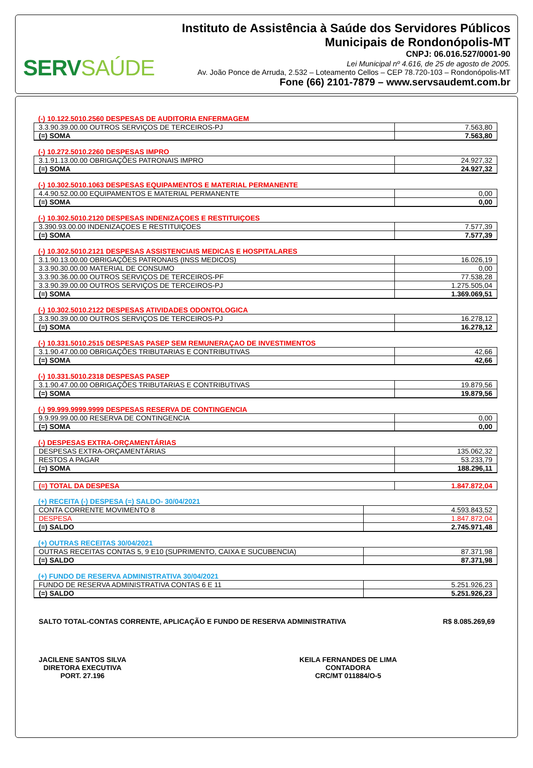SERVSAÚDE
Instituto de Assistência à Saúde dos Servidores Públicos
Municipais de Rondonópolis-MT
CNPJ: 06.016.527/0001-90
Lei Municipal nº 4.616, de 25 de agosto de 2005.
Av. João Ponce de Arruda, 2.532 – Loteamento Cellos – CEP 78.720-103 – Rondonópolis-MT
Fone (66) 2101-7879 – www.servsaudemt.com.br
(-) 10.122.5010.2560 DESPESAS DE AUDITORIA ENFERMAGEM
| 3.3.90.39.00.00 OUTROS SERVIÇOS DE TERCEIROS-PJ | 7.563,80 |
| (=) SOMA | 7.563,80 |
(-) 10.272.5010.2260 DESPESAS IMPRO
| 3.1.91.13.00.00 OBRIGAÇÕES PATRONAIS IMPRO | 24.927,32 |
| (=) SOMA | 24.927,32 |
(-) 10.302.5010.1063 DESPESAS EQUIPAMENTOS E MATERIAL PERMANENTE
| 4.4.90.52.00.00 EQUIPAMENTOS E MATERIAL PERMANENTE | 0,00 |
| (=) SOMA | 0,00 |
(-) 10.302.5010.2120 DESPESAS INDENIZAÇOES E RESTITUIÇOES
| 3.390.93.00.00 INDENIZAÇOES E RESTITUIÇOES | 7.577,39 |
| (=) SOMA | 7.577,39 |
(-) 10.302.5010.2121 DESPESAS ASSISTENCIAIS MEDICAS E HOSPITALARES
| 3.1.90.13.00.00 OBRIGAÇÕES PATRONAIS (INSS MEDICOS) | 16.026,19 |
| 3.3.90.30.00.00 MATERIAL DE CONSUMO | 0,00 |
| 3.3.90.36.00.00 OUTROS SERVIÇOS DE TERCEIROS-PF | 77.538,28 |
| 3.3.90.39.00.00 OUTROS SERVIÇOS DE TERCEIROS-PJ | 1.275.505,04 |
| (=) SOMA | 1.369.069,51 |
(-) 10.302.5010.2122 DESPESAS ATIVIDADES ODONTOLOGICA
| 3.3.90.39.00.00 OUTROS SERVIÇOS DE TERCEIROS-PJ | 16.278,12 |
| (=) SOMA | 16.278,12 |
(-) 10.331.5010.2515 DESPESAS PASEP SEM REMUNERAÇAO DE INVESTIMENTOS
| 3.1.90.47.00.00 OBRIGAÇÕES TRIBUTARIAS E CONTRIBUTIVAS | 42,66 |
| (=) SOMA | 42,66 |
(-) 10.331.5010.2318 DESPESAS PASEP
| 3.1.90.47.00.00 OBRIGAÇÕES TRIBUTARIAS E CONTRIBUTIVAS | 19.879,56 |
| (=) SOMA | 19.879,56 |
(-) 99.999.9999.9999 DESPESAS RESERVA DE CONTINGENCIA
| 9.9.99.99.00.00 RESERVA DE CONTINGENCIA | 0,00 |
| (=) SOMA | 0,00 |
(-) DESPESAS EXTRA-ORÇAMENTÁRIAS
| DESPESAS EXTRA-ORÇAMENTÁRIAS | 135.062,32 |
| RESTOS A PAGAR | 53.233,79 |
| (=) SOMA | 188.296,11 |
| (=) TOTAL DA DESPESA | 1.847.872,04 |
(+) RECEITA (-) DESPESA (=) SALDO- 30/04/2021
| CONTA CORRENTE MOVIMENTO 8 | 4.593.843,52 |
| DESPESA | 1.847.872,04 |
| (=) SALDO | 2.745.971,48 |
(+) OUTRAS RECEITAS 30/04/2021
| OUTRAS RECEITAS CONTAS 5, 9 E10 (SUPRIMENTO, CAIXA E SUCUBENCIA) | 87.371,98 |
| (=) SALDO | 87.371,98 |
(+) FUNDO DE RESERVA ADMINISTRATIVA 30/04/2021
| FUNDO DE RESERVA ADMINISTRATIVA CONTAS 6 E 11 | 5.251.926,23 |
| (=) SALDO | 5.251.926,23 |
SALTO TOTAL-CONTAS CORRENTE, APLICAÇÃO E FUNDO DE RESERVA ADMINISTRATIVA R$ 8.085.269,69
JACILENE SANTOS SILVA
DIRETORA EXECUTIVA
PORT. 27.196
KEILA FERNANDES DE LIMA
CONTADORA
CRC/MT 011884/O-5